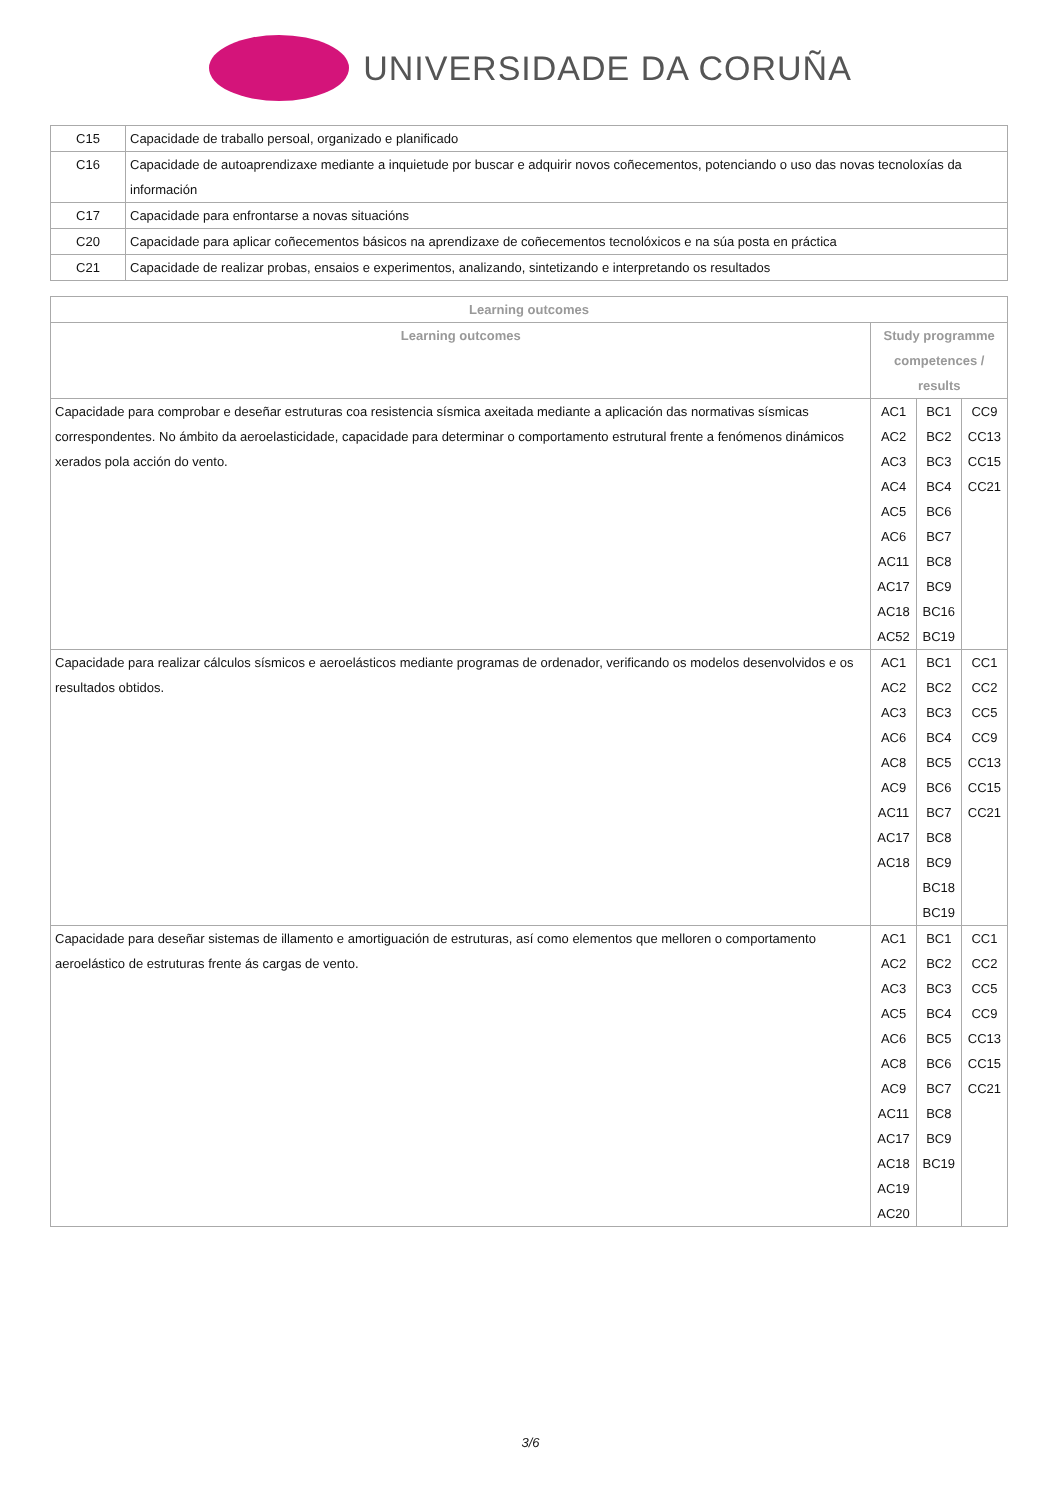UNIVERSIDADE DA CORUÑA
| C15 | Capacidade de traballo persoal, organizado e planificado |
| C16 | Capacidade de autoaprendizaxe mediante a inquietude por buscar e adquirir novos coñecementos, potenciando o uso das novas tecnoloxías da información |
| C17 | Capacidade para enfrontarse a novas situacións |
| C20 | Capacidade para aplicar coñecementos básicos na aprendizaxe de coñecementos tecnolóxicos e na súa posta en práctica |
| C21 | Capacidade de realizar probas, ensaios e experimentos, analizando, sintetizando e interpretando os resultados |
| Learning outcomes | | | |
| --- | --- | --- | --- |
| Learning outcomes | Study programme competences / results | | |
| Capacidade para comprobar e deseñar estruturas coa resistencia sísmica axeitada mediante a aplicación das normativas sísmicas correspondentes. No ámbito da aeroelasticidade, capacidade para determinar o comportamento estrutural frente a fenómenos dinámicos xerados pola acción do vento. | AC1 AC2 AC3 AC4 AC5 AC6 AC11 AC17 AC18 AC52 | BC1 BC2 BC3 BC4 BC6 BC7 BC8 BC9 BC16 BC19 | CC9 CC13 CC15 CC21 |
| Capacidade para realizar cálculos sísmicos e aeroelásticos mediante programas de ordenador, verificando os modelos desenvolvidos e os resultados obtidos. | AC1 AC2 AC3 AC6 AC8 AC9 AC11 AC17 AC18 | BC1 BC2 BC3 BC4 BC5 BC6 BC7 BC8 BC9 BC18 BC19 | CC1 CC2 CC5 CC9 CC13 CC15 CC21 |
| Capacidade para deseñar sistemas de illamento e amortiguación de estruturas, así como elementos que melloren o comportamento aeroelástico de estruturas frente ás cargas de vento. | AC1 AC2 AC3 AC5 AC6 AC8 AC9 AC11 AC17 AC18 AC19 AC20 | BC1 BC2 BC3 BC4 BC5 BC6 BC7 BC8 BC9 BC19 | CC1 CC2 CC5 CC9 CC13 CC15 CC21 |
3/6